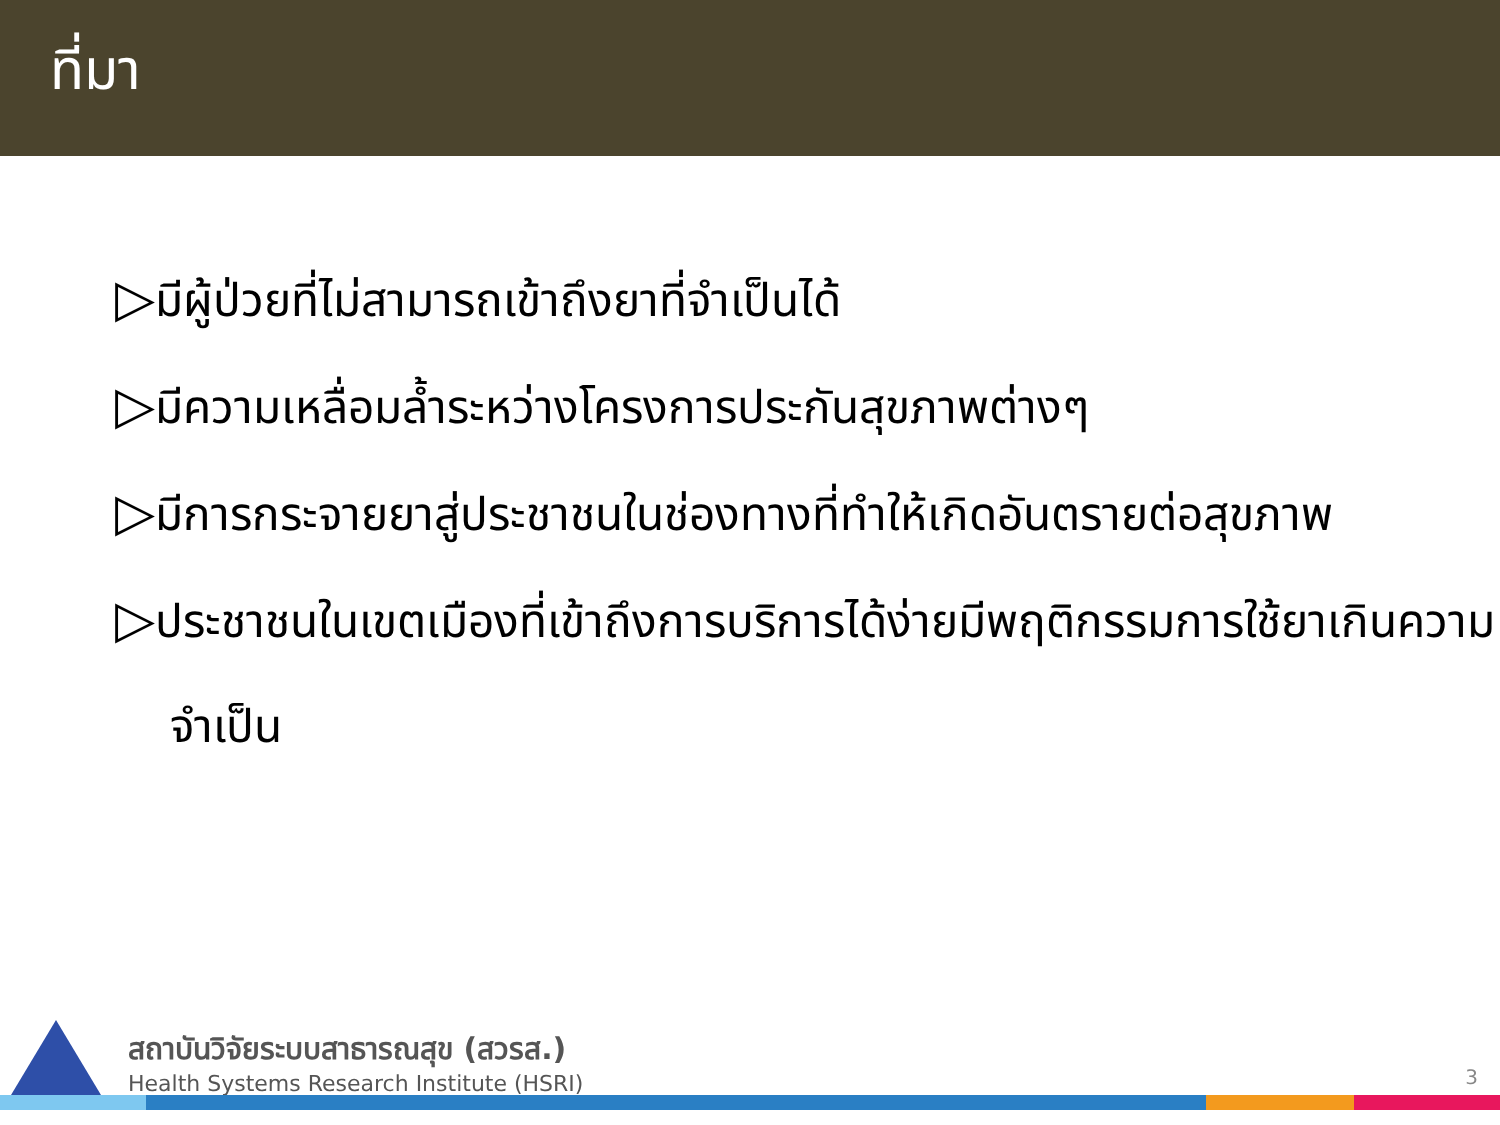ที่มา
▷มีผู้ป่วยที่ไม่สามารถเข้าถึงยาที่จำเป็นได้
▷มีความเหลื่อมล้ำระหว่างโครงการประกันสุขภาพต่างๆ
▷มีการกระจายยาสู่ประชาชนในช่องทางที่ทำให้เกิดอันตรายต่อสุขภาพ
▷ประชาชนในเขตเมืองที่เข้าถึงการบริการได้ง่ายมีพฤติกรรมการใช้ยาเกินความจำเป็น
สถาบันวิจัยระบบสาธารณสุข (สวรส.)
Health Systems Research Institute (HSRI)
3